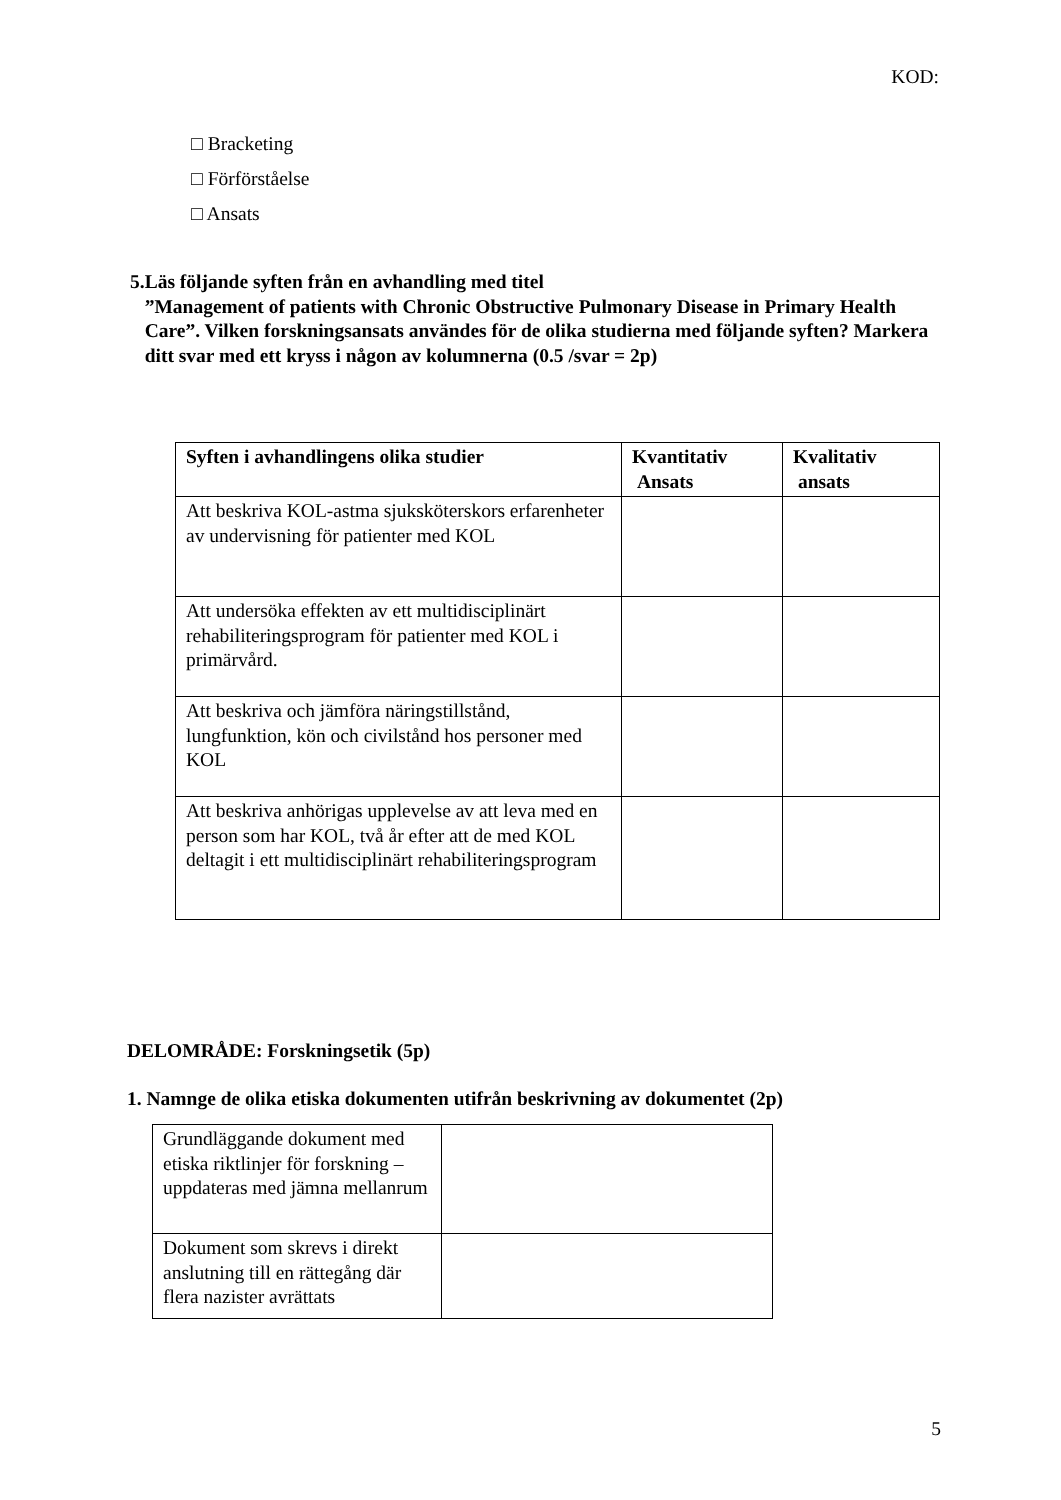KOD:
□ Bracketing
□ Förförståelse
□ Ansats
5. Läs följande syften från en avhandling med titel
”Management of patients with Chronic Obstructive Pulmonary Disease in Primary Health Care”. Vilken forskningsansats användes för de olika studierna med följande syften? Markera ditt svar med ett kryss i någon av kolumnerna (0.5 /svar = 2p)
| Syften i avhandlingens olika studier | Kvantitativ Ansats | Kvalitativ ansats |
| --- | --- | --- |
| Att beskriva KOL-astma sjuksköterskors erfarenheter av undervisning för patienter med KOL | | |
| Att undersöka effekten av ett multidisciplinärt rehabiliteringsprogram för patienter med KOL i primärvård. | | |
| Att beskriva och jämföra näringstillstånd, lungfunktion, kön och civilstånd hos personer med KOL | | |
| Att beskriva anhörigas upplevelse av att leva med en person som har KOL, två år efter att de med KOL deltagit i ett multidisciplinärt rehabiliteringsprogram | | |
DELOMRÅDE: Forskningsetik (5p)
1. Namnge de olika etiska dokumenten utifrån beskrivning av dokumentet (2p)
| Grundläggande dokument med etiska riktlinjer för forskning – uppdateras med jämna mellanrum | |
| Dokument som skrevs i direkt anslutning till en rättegång där flera nazister avrättats | |
5